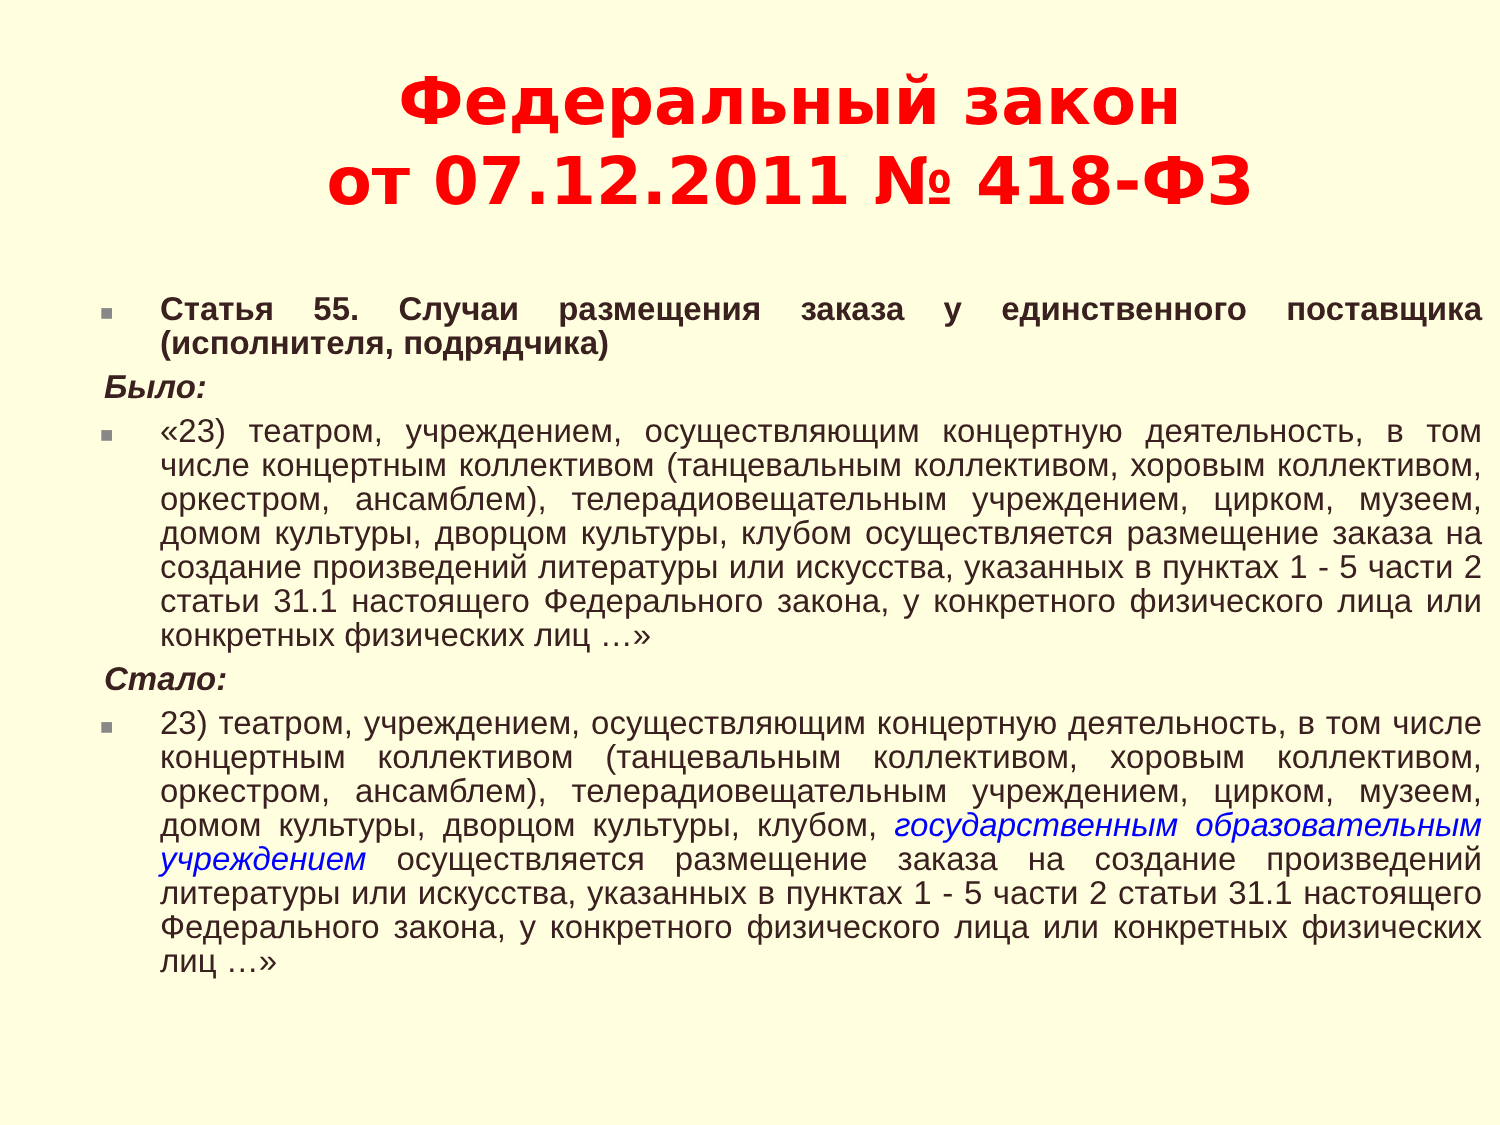Федеральный закон
от 07.12.2011 № 418-ФЗ
■ Статья 55. Случаи размещения заказа у единственного поставщика (исполнителя, подрядчика)
Было:
■ «23) театром, учреждением, осуществляющим концертную деятельность, в том числе концертным коллективом (танцевальным коллективом, хоровым коллективом, оркестром, ансамблем), телерадиовещательным учреждением, цирком, музеем, домом культуры, дворцом культуры, клубом осуществляется размещение заказа на создание произведений литературы или искусства, указанных в пунктах 1 - 5 части 2 статьи 31.1 настоящего Федерального закона, у конкретного физического лица или конкретных физических лиц …»
Стало:
■ 23) театром, учреждением, осуществляющим концертную деятельность, в том числе концертным коллективом (танцевальным коллективом, хоровым коллективом, оркестром, ансамблем), телерадиовещательным учреждением, цирком, музеем, домом культуры, дворцом культуры, клубом, государственным образовательным учреждением осуществляется размещение заказа на создание произведений литературы или искусства, указанных в пунктах 1 - 5 части 2 статьи 31.1 настоящего Федерального закона, у конкретного физического лица или конкретных физических лиц …»